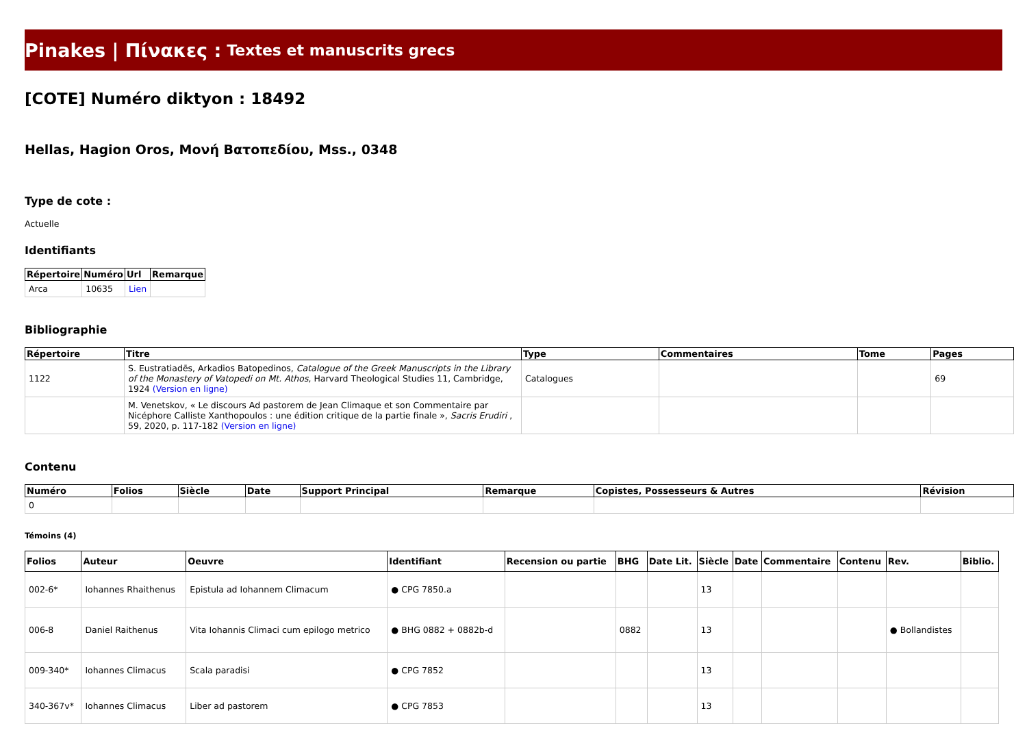Pinakes | Πίνακες : Textes et manuscrits grecs
[COTE] Numéro diktyon : 18492
Hellas, Hagion Oros, Μονή Βατοπεδίου, Mss., 0348
Type de cote :
Actuelle
Identifiants
| Répertoire | Numéro | Url | Remarque |
| --- | --- | --- | --- |
| Arca | 10635 | Lien | |
Bibliographie
| Répertoire | Titre | Type | Commentaires | Tome | Pages |
| --- | --- | --- | --- | --- | --- |
| 1122 | S. Eustratiadēs, Arkadios Batopedinos, Catalogue of the Greek Manuscripts in the Library of the Monastery of Vatopedi on Mt. Athos , Harvard Theological Studies 11, Cambridge, 1924 (Version en ligne) | Catalogues | | | 69 |
| | M. Venetskov, « Le discours Ad pastorem de Jean Climaque et son Commentaire par Nicéphore Calliste Xanthopoulos : une édition critique de la partie finale », Sacris Erudiri , 59, 2020, p. 117-182 (Version en ligne) | | | | |
Contenu
| Numéro | Folios | Siècle | Date | Support Principal | Remarque | Copistes, Possesseurs & Autres | Révision |
| --- | --- | --- | --- | --- | --- | --- | --- |
| 0 | | | | | | | |
Témoins (4)
| Folios | Auteur | Oeuvre | Identifiant | Recension ou partie | BHG | Date Lit. | Siècle | Date | Commentaire | Contenu | Rev. | Biblio. |
| --- | --- | --- | --- | --- | --- | --- | --- | --- | --- | --- | --- | --- |
| 002-6* | Iohannes Rhaithenus | Epistula ad Iohannem Climacum | ● CPG 7850.a | | | | 13 | | | | | |
| 006-8 | Daniel Raithenus | Vita Iohannis Climaci cum epilogo metrico | ● BHG 0882 + 0882b-d | | 0882 | | 13 | | | | ● Bollandistes | |
| 009-340* | Iohannes Climacus | Scala paradisi | ● CPG 7852 | | | | 13 | | | | | |
| 340-367v* | Iohannes Climacus | Liber ad pastorem | ● CPG 7853 | | | | 13 | | | | | |